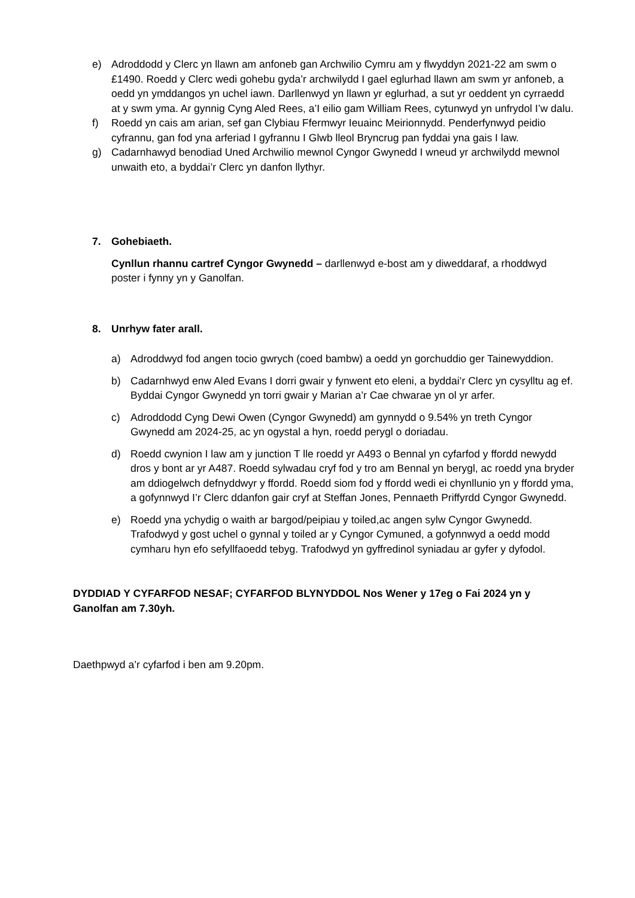e) Adroddodd y Clerc yn llawn am anfoneb gan Archwilio Cymru am y flwyddyn 2021-22 am swm o £1490. Roedd y Clerc wedi gohebu gyda’r archwilydd I gael eglurhad llawn am swm yr anfoneb, a oedd yn ymddangos yn uchel iawn. Darllenwyd yn llawn yr eglurhad, a sut yr oeddent yn cyrraedd at y swm yma. Ar gynnig Cyng Aled Rees, a’I eilio gam William Rees, cytunwyd yn unfrydol I’w dalu.
f) Roedd yn cais am arian, sef gan Clybiau Ffermwyr Ieuainc Meirionnydd. Penderfynwyd peidio cyfrannu, gan fod yna arferiad I gyfrannu I Glwb lleol Bryncrug pan fyddai yna gais I law.
g) Cadarnhawyd benodiad Uned Archwilio mewnol Cyngor Gwynedd I wneud yr archwilydd mewnol unwaith eto, a byddai’r Clerc yn danfon llythyr.
7. Gohebiaeth.
Cynllun rhannu cartref Cyngor Gwynedd – darllenwyd e-bost am y diweddaraf, a rhoddwyd poster i fynny yn y Ganolfan.
8. Unrhyw fater arall.
a) Adroddwyd fod angen tocio gwrych (coed bambw) a oedd yn gorchuddio ger Tainewyddion.
b) Cadarnhwyd enw Aled Evans I dorri gwair y fynwent eto eleni, a byddai’r Clerc yn cysylltu ag ef. Byddai Cyngor Gwynedd yn torri gwair y Marian a’r Cae chwarae yn ol yr arfer.
c) Adroddodd Cyng Dewi Owen (Cyngor Gwynedd) am gynnydd o 9.54% yn treth Cyngor Gwynedd am 2024-25, ac yn ogystal a hyn, roedd perygl o doriadau.
d) Roedd cwynion I law am y junction T lle roedd yr A493 o Bennal yn cyfarfod y ffordd newydd dros y bont ar yr A487. Roedd sylwadau cryf fod y tro am Bennal yn berygl, ac roedd yna bryder am ddiogelwch defnyddwyr y ffordd. Roedd siom fod y ffordd wedi ei chynllunio yn y ffordd yma, a gofynnwyd I’r Clerc ddanfon gair cryf at Steffan Jones, Pennaeth Priffyrdd Cyngor Gwynedd.
e) Roedd yna ychydig o waith ar bargod/peipiau y toiled,ac angen sylw Cyngor Gwynedd. Trafodwyd y gost uchel o gynnal y toiled ar y Cyngor Cymuned, a gofynnwyd a oedd modd cymharu hyn efo sefyllfaoedd tebyg. Trafodwyd yn gyffredinol syniadau ar gyfer y dyfodol.
DYDDIAD Y CYFARFOD NESAF; CYFARFOD BLYNYDDOL Nos Wener y 17eg o Fai 2024 yn y Ganolfan am 7.30yh.
Daethpwyd a’r cyfarfod i ben am 9.20pm.